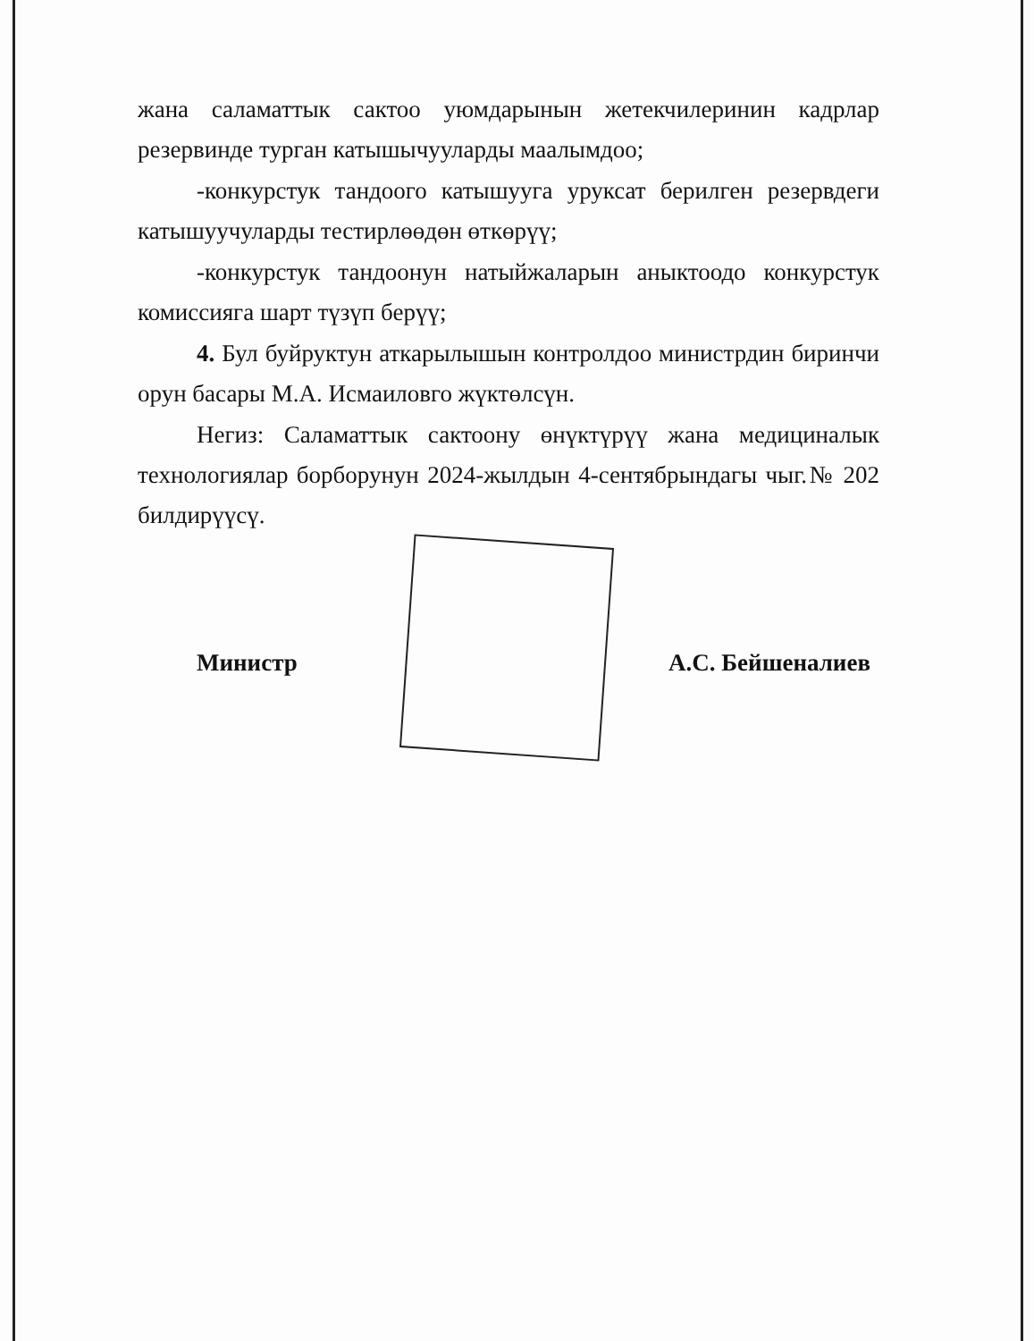жана саламаттык сактоо уюмдарынын жетекчилеринин кадрлар резервинде турган катышычууларды маалымдоо;
-конкурстук тандоого катышууга уруксат берилген резервдеги катышуучуларды тестирлөөдөн өткөрүү;
-конкурстук тандоонун натыйжаларын аныктоодо конкурстук комиссияга шарт түзүп берүү;
4. Бул буйруктун аткарылышын контролдоо министрдин биринчи орун басары М.А. Исмаиловго жүктөлсүн.
Негиз: Саламаттык сактоону өнүктүрүү жана медициналык технологиялар борборунун 2024-жылдын 4-сентябрындагы чыг.№ 202 билдирүүсү.
Министр А.С. Бейшеналиев